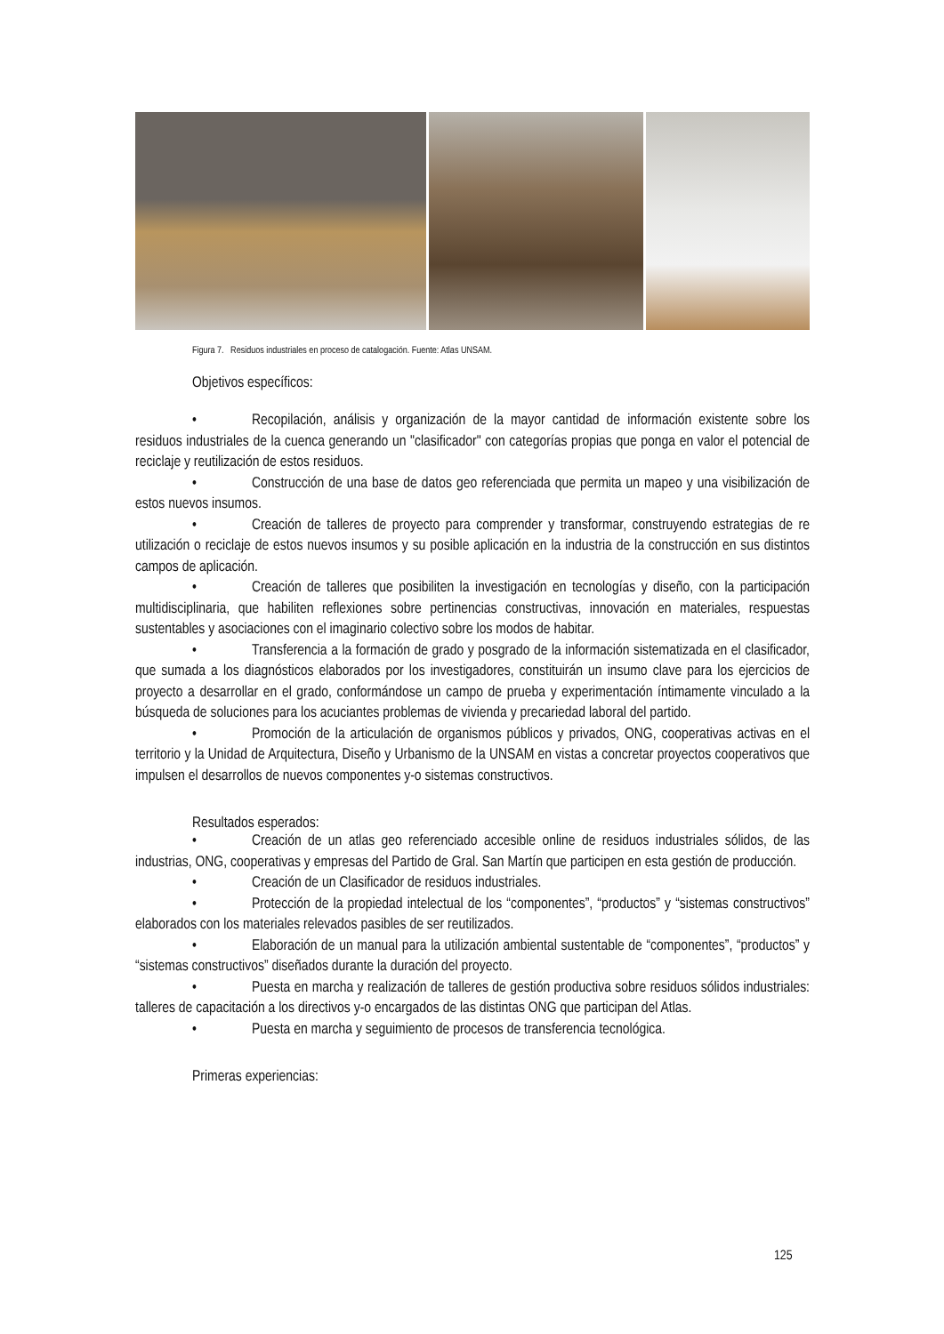Figura 7. Residuos industriales en proceso de catalogación. Fuente: Atlas UNSAM.
Objetivos específicos:
• Recopilación, análisis y organización de la mayor cantidad de información existente sobre los residuos industriales de la cuenca generando un "clasificador" con categorías propias que ponga en valor el potencial de reciclaje y reutilización de estos residuos.
• Construcción de una base de datos geo referenciada que permita un mapeo y una visibilización de estos nuevos insumos.
• Creación de talleres de proyecto para comprender y transformar, construyendo estrategias de re utilización o reciclaje de estos nuevos insumos y su posible aplicación en la industria de la construcción en sus distintos campos de aplicación.
• Creación de talleres que posibiliten la investigación en tecnologías y diseño, con la participación multidisciplinaria, que habiliten reflexiones sobre pertinencias constructivas, innovación en materiales, respuestas sustentables y asociaciones con el imaginario colectivo sobre los modos de habitar.
• Transferencia a la formación de grado y posgrado de la información sistematizada en el clasificador, que sumada a los diagnósticos elaborados por los investigadores, constituirán un insumo clave para los ejercicios de proyecto a desarrollar en el grado, conformándose un campo de prueba y experimentación íntimamente vinculado a la búsqueda de soluciones para los acuciantes problemas de vivienda y precariedad laboral del partido.
• Promoción de la articulación de organismos públicos y privados, ONG, cooperativas activas en el territorio y la Unidad de Arquitectura, Diseño y Urbanismo de la UNSAM en vistas a concretar proyectos cooperativos que impulsen el desarrollos de nuevos componentes y-o sistemas constructivos.
Resultados esperados:
• Creación de un atlas geo referenciado accesible online de residuos industriales sólidos, de las industrias, ONG, cooperativas y empresas del Partido de Gral. San Martín que participen en esta gestión de producción.
• Creación de un Clasificador de residuos industriales.
• Protección de la propiedad intelectual de los “componentes”, “productos” y “sistemas constructivos” elaborados con los materiales relevados pasibles de ser reutilizados.
• Elaboración de un manual para la utilización ambiental sustentable de “componentes”, “productos” y “sistemas constructivos” diseñados durante la duración del proyecto.
• Puesta en marcha y realización de talleres de gestión productiva sobre residuos sólidos industriales: talleres de capacitación a los directivos y-o encargados de las distintas ONG que participan del Atlas.
• Puesta en marcha y seguimiento de procesos de transferencia tecnológica.
Primeras experiencias:
125